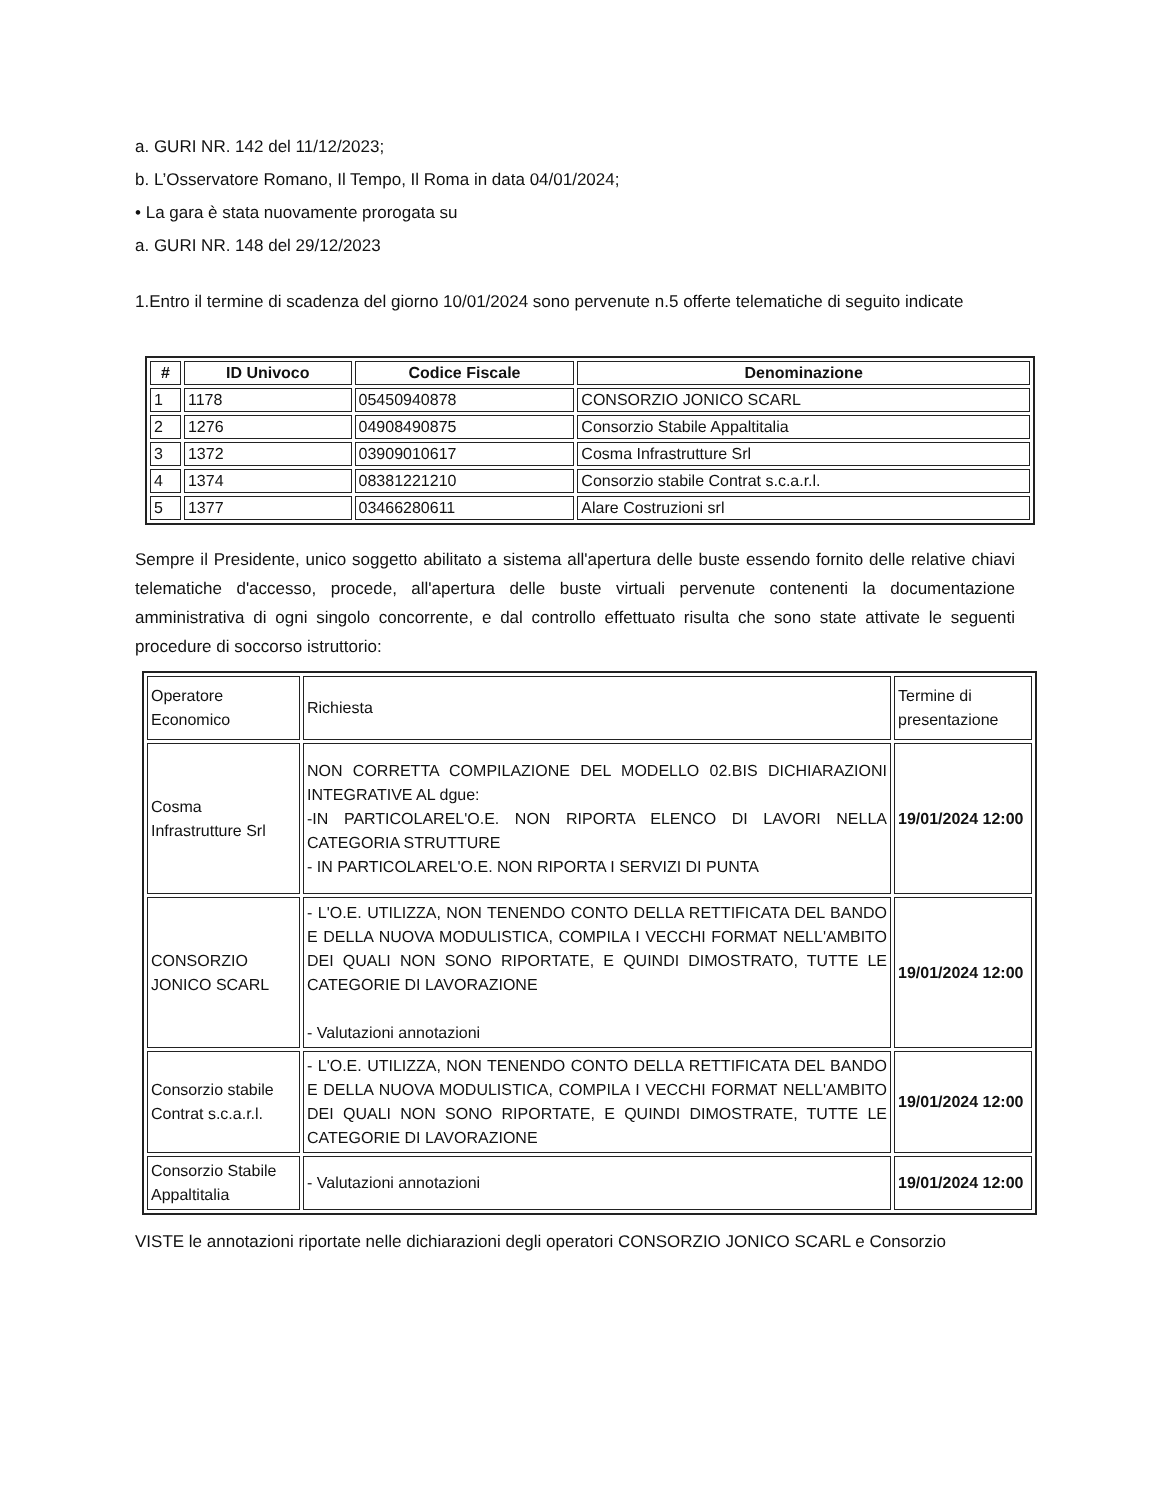a. GURI NR. 142 del 11/12/2023;
b. L’Osservatore Romano, Il Tempo, Il Roma in data 04/01/2024;
• La gara è stata nuovamente prorogata su
a. GURI NR. 148 del 29/12/2023
1.Entro il termine di scadenza del giorno 10/01/2024 sono pervenute n.5 offerte telematiche di seguito indicate
| # | ID Univoco | Codice Fiscale | Denominazione |
| --- | --- | --- | --- |
| 1 | 1178 | 05450940878 | CONSORZIO JONICO SCARL |
| 2 | 1276 | 04908490875 | Consorzio Stabile Appaltitalia |
| 3 | 1372 | 03909010617 | Cosma Infrastrutture Srl |
| 4 | 1374 | 08381221210 | Consorzio stabile Contrat s.c.a.r.l. |
| 5 | 1377 | 03466280611 | Alare Costruzioni srl |
Sempre il Presidente, unico soggetto abilitato a sistema all'apertura delle buste essendo fornito delle relative chiavi telematiche d'accesso, procede, all'apertura delle buste virtuali pervenute contenenti la documentazione amministrativa di ogni singolo concorrente, e dal controllo effettuato risulta che sono state attivate le seguenti procedure di soccorso istruttorio:
| Operatore Economico | Richiesta | Termine di presentazione |
| Cosma Infrastrutture Srl | NON CORRETTA COMPILAZIONE DEL MODELLO 02.BIS DICHIARAZIONI INTEGRATIVE AL dgue: -IN PARTICOLAREL'O.E. NON RIPORTA ELENCO DI LAVORI NELLA CATEGORIA STRUTTURE - IN PARTICOLAREL'O.E. NON RIPORTA I SERVIZI DI PUNTA | 19/01/2024 12:00 |
| CONSORZIO JONICO SCARL | - L'O.E. UTILIZZA, NON TENENDO CONTO DELLA RETTIFICATA DEL BANDO E DELLA NUOVA MODULISTICA, COMPILA I VECCHI FORMAT NELL'AMBITO DEI QUALI NON SONO RIPORTATE, E QUINDI DIMOSTRATO, TUTTE LE CATEGORIE DI LAVORAZIONE - Valutazioni annotazioni | 19/01/2024 12:00 |
| Consorzio stabile Contrat s.c.a.r.l. | - L'O.E. UTILIZZA, NON TENENDO CONTO DELLA RETTIFICATA DEL BANDO E DELLA NUOVA MODULISTICA, COMPILA I VECCHI FORMAT NELL'AMBITO DEI QUALI NON SONO RIPORTATE, E QUINDI DIMOSTRATE, TUTTE LE CATEGORIE DI LAVORAZIONE | 19/01/2024 12:00 |
| Consorzio Stabile Appaltitalia | - Valutazioni annotazioni | 19/01/2024 12:00 |
VISTE le annotazioni riportate nelle dichiarazioni degli operatori CONSORZIO JONICO SCARL e Consorzio